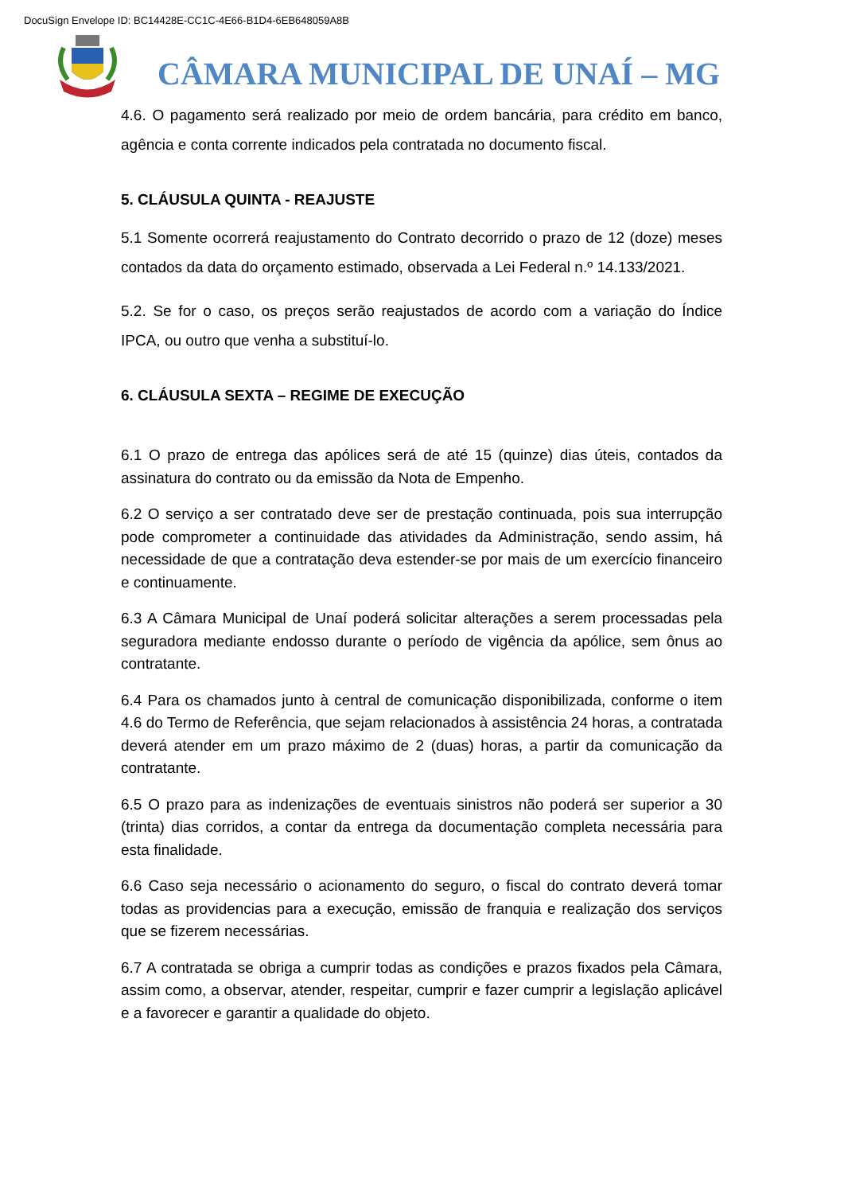DocuSign Envelope ID: BC14428E-CC1C-4E66-B1D4-6EB648059A8B
CÂMARA MUNICIPAL DE UNAÍ – MG
4.6. O pagamento será realizado por meio de ordem bancária, para crédito em banco, agência e conta corrente indicados pela contratada no documento fiscal.
5. CLÁUSULA QUINTA - REAJUSTE
5.1 Somente ocorrerá reajustamento do Contrato decorrido o prazo de 12 (doze) meses contados da data do orçamento estimado, observada a Lei Federal n.º 14.133/2021.
5.2. Se for o caso, os preços serão reajustados de acordo com a variação do Índice IPCA, ou outro que venha a substituí-lo.
6. CLÁUSULA SEXTA – REGIME DE EXECUÇÃO
6.1 O prazo de entrega das apólices será de até 15 (quinze) dias úteis, contados da assinatura do contrato ou da emissão da Nota de Empenho.
6.2 O serviço a ser contratado deve ser de prestação continuada, pois sua interrupção pode comprometer a continuidade das atividades da Administração, sendo assim, há necessidade de que a contratação deva estender-se por mais de um exercício financeiro e continuamente.
6.3 A Câmara Municipal de Unaí poderá solicitar alterações a serem processadas pela seguradora mediante endosso durante o período de vigência da apólice, sem ônus ao contratante.
6.4 Para os chamados junto à central de comunicação disponibilizada, conforme o item 4.6 do Termo de Referência, que sejam relacionados à assistência 24 horas, a contratada deverá atender em um prazo máximo de 2 (duas) horas, a partir da comunicação da contratante.
6.5 O prazo para as indenizações de eventuais sinistros não poderá ser superior a 30 (trinta) dias corridos, a contar da entrega da documentação completa necessária para esta finalidade.
6.6 Caso seja necessário o acionamento do seguro, o fiscal do contrato deverá tomar todas as providencias para a execução, emissão de franquia e realização dos serviços que se fizerem necessárias.
6.7 A contratada se obriga a cumprir todas as condições e prazos fixados pela Câmara, assim como, a observar, atender, respeitar, cumprir e fazer cumprir a legislação aplicável e a favorecer e garantir a qualidade do objeto.